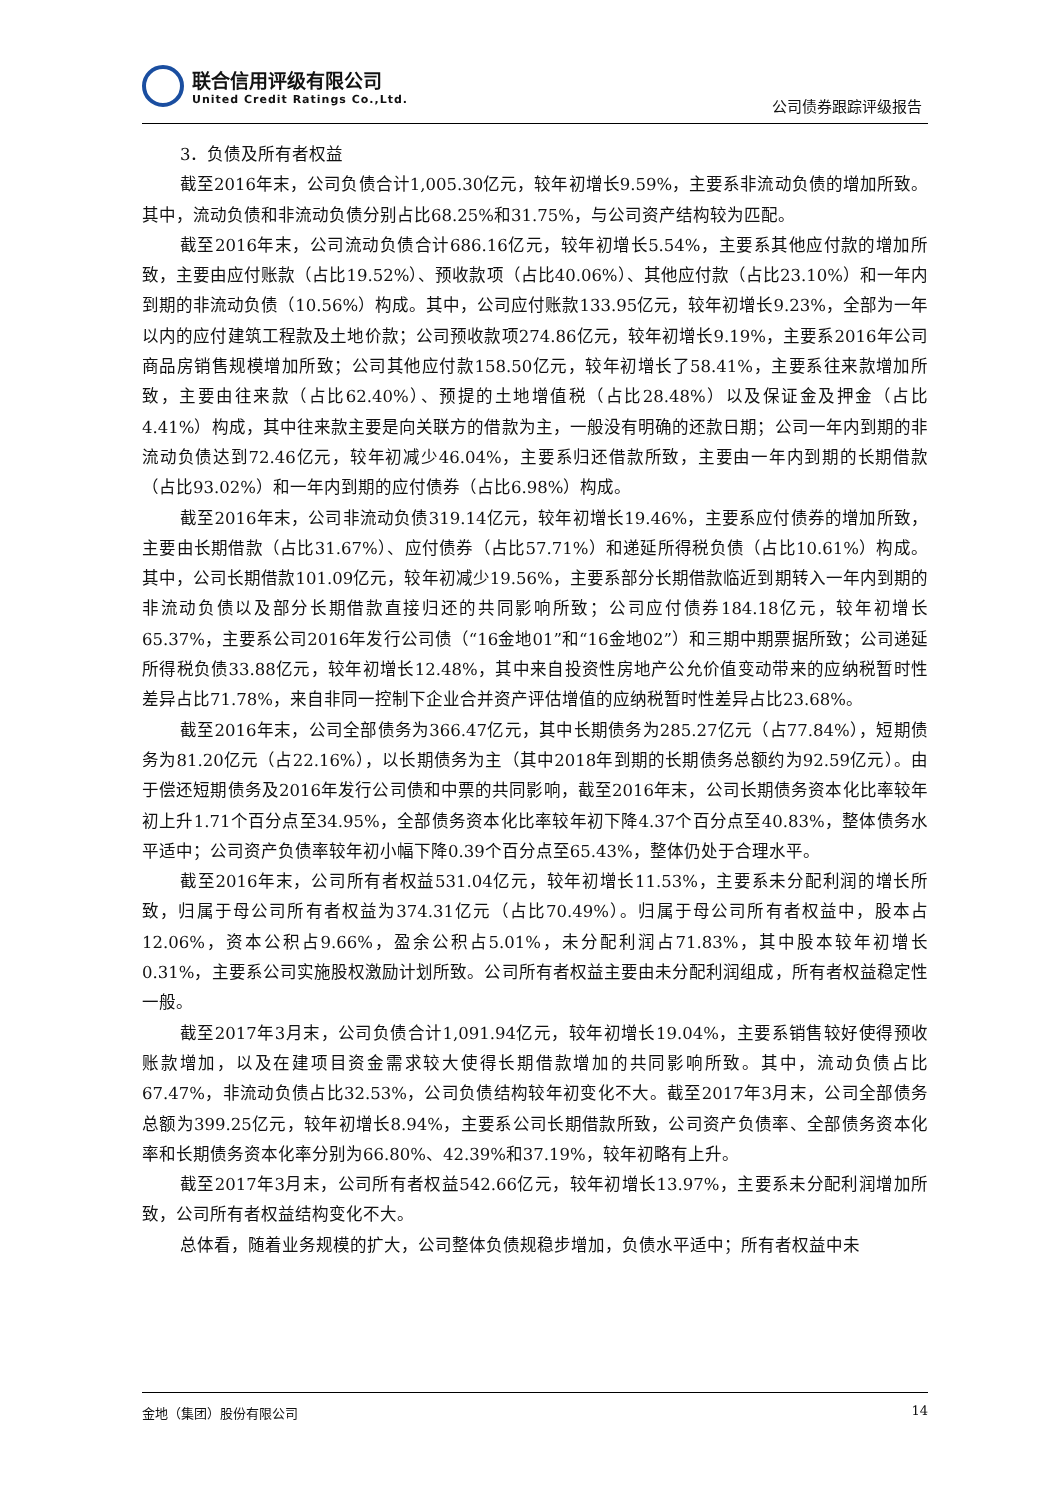联合信用评级有限公司
United Credit Ratings Co.,Ltd.
公司债券跟踪评级报告
3．负债及所有者权益
截至2016年末，公司负债合计1,005.30亿元，较年初增长9.59%，主要系非流动负债的增加所致。其中，流动负债和非流动负债分别占比68.25%和31.75%，与公司资产结构较为匹配。
截至2016年末，公司流动负债合计686.16亿元，较年初增长5.54%，主要系其他应付款的增加所致，主要由应付账款（占比19.52%）、预收款项（占比40.06%）、其他应付款（占比23.10%）和一年内到期的非流动负债（10.56%）构成。其中，公司应付账款133.95亿元，较年初增长9.23%，全部为一年以内的应付建筑工程款及土地价款；公司预收款项274.86亿元，较年初增长9.19%，主要系2016年公司商品房销售规模增加所致；公司其他应付款158.50亿元，较年初增长了58.41%，主要系往来款增加所致，主要由往来款（占比62.40%）、预提的土地增值税（占比28.48%）以及保证金及押金（占比4.41%）构成，其中往来款主要是向关联方的借款为主，一般没有明确的还款日期；公司一年内到期的非流动负债达到72.46亿元，较年初减少46.04%，主要系归还借款所致，主要由一年内到期的长期借款（占比93.02%）和一年内到期的应付债券（占比6.98%）构成。
截至2016年末，公司非流动负债319.14亿元，较年初增长19.46%，主要系应付债券的增加所致，主要由长期借款（占比31.67%）、应付债券（占比57.71%）和递延所得税负债（占比10.61%）构成。其中，公司长期借款101.09亿元，较年初减少19.56%，主要系部分长期借款临近到期转入一年内到期的非流动负债以及部分长期借款直接归还的共同影响所致；公司应付债券184.18亿元，较年初增长65.37%，主要系公司2016年发行公司债（“16金地01”和“16金地02”）和三期中期票据所致；公司递延所得税负债33.88亿元，较年初增长12.48%，其中来自投资性房地产公允价值变动带来的应纳税暂时性差异占比71.78%，来自非同一控制下企业合并资产评估增值的应纳税暂时性差异占比23.68%。
截至2016年末，公司全部债务为366.47亿元，其中长期债务为285.27亿元（占77.84%），短期债务为81.20亿元（占22.16%），以长期债务为主（其中2018年到期的长期债务总额约为92.59亿元）。由于偿还短期债务及2016年发行公司债和中票的共同影响，截至2016年末，公司长期债务资本化比率较年初上升1.71个百分点至34.95%，全部债务资本化比率较年初下降4.37个百分点至40.83%，整体债务水平适中；公司资产负债率较年初小幅下降0.39个百分点至65.43%，整体仍处于合理水平。
截至2016年末，公司所有者权益531.04亿元，较年初增长11.53%，主要系未分配利润的增长所致，归属于母公司所有者权益为374.31亿元（占比70.49%）。归属于母公司所有者权益中，股本占12.06%，资本公积占9.66%，盈余公积占5.01%，未分配利润占71.83%，其中股本较年初增长0.31%，主要系公司实施股权激励计划所致。公司所有者权益主要由未分配利润组成，所有者权益稳定性一般。
截至2017年3月末，公司负债合计1,091.94亿元，较年初增长19.04%，主要系销售较好使得预收账款增加，以及在建项目资金需求较大使得长期借款增加的共同影响所致。其中，流动负债占比67.47%，非流动负债占比32.53%，公司负债结构较年初变化不大。截至2017年3月末，公司全部债务总额为399.25亿元，较年初增长8.94%，主要系公司长期借款所致，公司资产负债率、全部债务资本化率和长期债务资本化率分别为66.80%、42.39%和37.19%，较年初略有上升。
截至2017年3月末，公司所有者权益542.66亿元，较年初增长13.97%，主要系未分配利润增加所致，公司所有者权益结构变化不大。
总体看，随着业务规模的扩大，公司整体负债规稳步增加，负债水平适中；所有者权益中未
金地（集团）股份有限公司 14